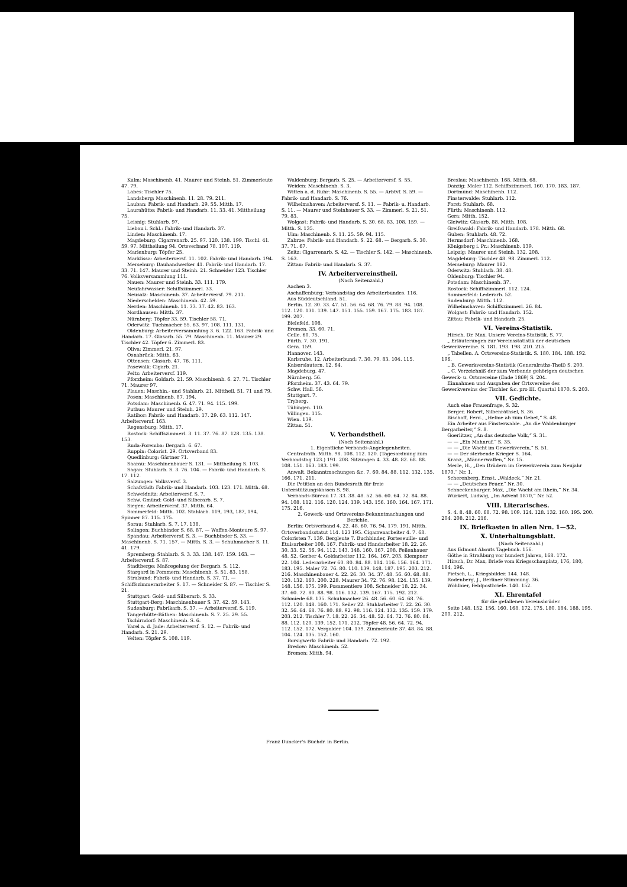Kulm: Maschinenb. 41. Maurer und Steinh. 51. Zimmerleute 47. 79.
Labes: Tischler 75.
Landsberg: Maschinenb. 11. 28. 79. 211.
Lauban: Fabrik- und Handarb. 29. 55. Mitth. 17.
Laurahütte: Fabrik- und Handarb. 11. 33. 41. Mittheilung 75.
Leisnig: Stuhlarb. 97.
Liebau i. Schl.: Fabrik- und Handarb. 37.
Linden: Maschinenb. 17.
Magdeburg: Cigarrenarb. 25. 97. 120. 138. 199. Tischl. 41. 59. 97. Mittheilung 94. Ortsverband 78. 107. 119.
Marienburg: Töpfer 25.
Marklissa: Arbeiterversf. 11. 102. Fabrik- und Handarb. 194.
Merseburg: Bauhandwerker 41. Fabrik- und Handarb. 17. 33. 71. 147. Maurer und Steinh. 21. Schneider 123. Tischler 76. Volksversammlung 111.
Nauen: Maurer und Steinh. 33. 111. 179.
Neufahrwasser: Schiffszimmerl. 33.
Neusalz: Maschinenb. 37. Arbeiterversf. 79. 211.
Niederschelden: Maschinenb. 42. 59.
Nerden: Maschinenb. 11. 33. 37. 42. 83. 163.
Nordhausen: Mitth. 37.
Nürnberg: Töpfer 33. 59. Tischler 58. 71.
Oderwitz: Tuchmacher 55. 63. 97. 108. 111. 131.
Oldenburg: Arbeiterversammlung 3. 6. 122. 163. Fabrik- und Handarb. 17. Glasarb. 55. 79. Maschinenb. 11. Maurer 29. Tischler 42. Töpfer 6. Zimmerl. 83.
Oliva: Zimmerl. 21. 97.
Osnabrück: Mitth. 63.
Ottensen: Glasarb. 47. 76. 111.
Pasewalk: Cigarb. 21.
Peitz: Arbeiterversf. 119.
Pforzheim: Goldarb. 21. 59. Maschinenb. 6. 27. 71. Tischler 71. Maurer 97.
Plauen: Maschin.- und Stahlarb. 21. Mittheil. 51. 71 und 79.
Posen: Maschinenb. 87. 194.
Potsdam: Maschinenb. 6. 47. 71. 94. 115. 199.
Putbus: Maurer und Steinh. 29.
Ratibor: Fabrik- und Handarb. 17. 29. 63. 112. 147. Arbeiterversf. 163.
Regensburg: Mitth. 17.
Rostock: Schiffszimmerl. 3. 11. 37. 76. 87. 128. 135. 138. 153.
Ruda-Poremba: Bergarb. 6. 67.
Ruppin: Colorist. 29. Ortsverband 83.
Quedlinburg: Gärtner 71.
Saarau: Maschinenbauer S. 131. — Mittheilung S. 103.
Sagan: Stuhlarb. S. 3. 76. 104. — Fabrik- und Handarb. S. 17. 112.
Salzungen: Volksversf. 3.
Schafstädt: Fabrik- und Handarb. 103. 123. 171. Mitth. 68.
Schweidnitz: Arbeiterversf. S. 7.
Schw. Gmünd: Gold- und Silberarb. S. 7.
Siegen: Arbeiterversf. 37. Mitth. 64.
Sommerfeld: Mitth. 102. Stahlarb. 119, 193, 187, 194, Spinner 87. 115. 175.
Sorau: Stuhlarb. S. 7. 17. 138.
Solingen: Buchbinder S. 68. 87. — Waffen-Monteure S. 97.
Spandau: Arbeiterversf. S. 3. — Buchbinder S. 33. — Maschinenb. S. 71. 157. — Mitth. S. 3. — Schuhmacher S. 11. 41. 179.
Spremberg: Stahlarb. S. 3. 33. 138. 147. 159. 163. — Arbeiterversf. S. 87.
Stadtberge: Maßregelung der Bergarb. S. 112.
Stargard in Pommern: Maschinenb. S. 51. 83. 158.
Stralsund: Fabrik- und Handarb. S. 37. 71. — Schiffszimmerarbeiter S. 17. — Schneider S. 87. — Tischler S. 21.
Stuttgart: Gold- und Silberarb. S. 33.
Stuttgart-Berg: Maschinenbauer S. 37. 42. 59. 143.
Sudenburg: Fabrikarb. S. 37. — Arbeiterversf. S. 119.
Tangerhütte-Bäthen: Maschinenb. S. 7. 25. 29. 55.
Tschirndorf: Maschinenb. S. 6.
Varel a. d. Jade: Arbeiterversf. S. 12. — Fabrik- und Handarb. S. 21. 29.
Velten: Töpfer S. 108. 119.
Waldenburg: Bergarb. S. 25. — Arbeiterversf. S. 55.
Weiden: Maschinenb. S. 3.
Witten a. d. Ruhr: Maschinenb. S. 55. — Arbtvf. S. 59. — Fabrik- und Handarb. S. 76.
Wilhelmshaven: Arbeiterversf. S. 11. — Fabrik- u. Handarb. S. 11. — Maurer und Steinhauer S. 33. — Zimmerl. S. 21. 51. 79. 83.
Wolgast: Fabrik- und Handarb. S. 30. 68. 83. 108. 159. — Mitth. S. 135.
Ulm: Maschinenb. S. 11. 25. 59. 94. 115.
Zabrze: Fabrik- und Handarb. S. 22. 68. — Bergarb. S. 30. 37. 71. 67.
Zeitz: Cigarrenarb. S. 42. — Tischler S. 142. — Maschinenb. S. 163.
Zittau: Fabrik- und Handarb. S. 37.
IV. Arbeitervereinstheil.
(Nach Seitenzahl.)
Aachen 3.
Aschaffenburg: Verbandstag des Arbeiterbundes. 116.
Aus Süddeutschland. 51.
Berlin. 12. 30. 33. 47. 51. 56. 64. 68. 76. 79. 88. 94. 108. 112. 120. 131. 139. 147. 151. 155. 159. 167. 175. 183. 187. 199. 207.
Bielefeld. 108.
Bremen. 33. 60. 71.
Celle. 60. 75.
Fürth. 7. 30. 191.
Gera. 159.
Hannover. 143.
Karlsruhe. 12. Arbeiterbund: 7. 30. 79. 83. 104. 115.
Kaiserslautern. 12. 64.
Magdeburg. 47.
Nürnberg. 56.
Pforzheim. 37. 43. 64. 79.
Schw. Hall. 56.
Stuttgart. 7.
Tryberg.
Tübingen. 110.
Villingen. 115.
Wien. 139.
Zittau. 51.
V. Verbandstheil.
(Nach Seitenzahl.)
1. Eigentliche Verbands-Angelegenheiten.
Centralrath. Mitth. 98. 108. 112. 120. (Tagesordnung zum Verbandstag 123.) 191. 208. Sitzungen 4. 33. 48. 82. 68. 88. 108. 151. 163. 183. 199.
Anwalt. Bekanntmachungen &c. 7. 60. 84. 88. 112. 132. 135. 166. 171. 211.
Die Petition an den Bundesrath für freie Unterstützungskassen S. 98.
Verbands-Büreau 17. 33. 38. 48. 52. 56. 60. 64. 72. 84. 88. 94. 108. 112. 116. 120. 124. 139. 143. 156. 160. 164. 167. 171. 175. 216.
2. Gewerk- und Ortsvereins-Bekanntmachungen und Berichte.
Berlin: Ortsverband 4. 22. 48. 60. 76. 94. 179. 191. Mitth. Ortsverbandsstatut 114. 123 195. Cigarrenarbeiter 4. 7. 68. Coloristen 7. 139. Bergleute 7. Buchbinder, Porteseuille- und Etuisarbeiter 108. 167. Fabrik- und Handarbeiter 18. 22. 26. 30. 33. 52. 56. 94. 112. 143. 148. 160. 167. 208. Feilenhauer 48. 52. Gerber 4. Goldarbeiter 112. 164. 167. 203. Klempner 22. 104. Lederarbeiter 60. 80. 84. 88. 104. 116. 156. 164. 171. 183. 195. Maler 72. 76. 80. 110. 139. 148. 187. 195. 203. 212. 216. Maschinenbauer 4. 22. 26. 30. 34. 37. 48. 56. 60. 68. 88. 120. 132. 160. 200. 228. Maurer 34. 72. 76. 98. 124. 135. 139. 148. 156. 175. 199. Posamentiere 108. Schneider 18. 22. 34. 37. 60. 72. 80. 88. 98. 116. 132. 139. 167. 175. 192. 212. Schmiede 68. 135. Schuhmacher 26. 48. 56. 60. 64. 68. 76. 112. 120. 148. 160. 171. Seiler 22. Stuhlarbeiter 7. 22. 26. 30. 32. 56. 64. 68. 76. 80. 88. 92. 98. 116. 124. 132. 135. 159. 179. 203. 212. Tischler 7. 18. 22. 26. 34. 48. 52. 64. 72. 76. 80. 84. 88. 112. 120. 139. 152. 171. 212. Töpfer 48. 56. 64. 72. 94. 112. 152. 172. Vergolder 104. 139. Zimmerleute 37. 48. 84. 88. 104. 124. 135. 152. 160.
Borsigwerk: Fabrik- und Handarb. 72. 192.
Bredow: Maschinenb. 52.
Bremen: Mitth. 94.
Breslau: Maschinenb. 168. Mitth. 68.
Danzig: Maler 112. Schiffszimmerl. 160. 170. 183. 187.
Dortmund: Maschinenb. 112.
Finsterwalde: Stuhlarb. 112.
Forst: Stuhlarb. 68.
Fürth: Maschinenb. 112.
Gera: Mitth. 152.
Gleiwitz: Glasarb. 88. Mitth. 108.
Greifswald: Fabrik- und Handarb. 178. Mitth. 68.
Guben: Stuhlarb. 48. 72.
Hermsdorf: Maschinenb. 168.
Königsberg i. Pr.: Maschinenb. 139.
Leipzig: Maurer und Steinh. 132. 208.
Magdeburg: Tischler 48. 98. Zimmerl. 112.
Merseburg: Maurer 182.
Oderwitz: Stuhlarb. 38. 48.
Oldenburg: Tischler 94.
Potsdam: Maschinenb. 37.
Rostock: Schiffszimmerl. 112. 124.
Sommerfeld: Lederarb. 52.
Sudenburg: Mitth. 112.
Wilhelmshaven: Schiffszimmerl. 26. 84.
Wolgast: Fabrik- und Handarb. 152.
Zittau: Fabrik- und Handarb. 25.
VI. Vereins-Statistik.
Hirsch, Dr. Max. Unsere Vereins-Statistik. S. 77.
„ Erläuterungen zur Vereinsstatistik der deutschen Gewerkvereine. S. 181. 193. 198. 210. 215.
„ Tabellen. A. Ortsvereins-Statistik. S. 180. 184. 188. 192. 196.
„ B. Gewerkvereins-Statistik (Generalraths-Theil) S. 200.
„ C. Verzeichniß der zum Verbande gehörigen deutschen Gewerk- u. Ortsvereine (Ende 1869) S. 204.
Einnahmen und Ausgaben der Ortsvereine des Gewerkvereins der Tischler &c. pro III. Quartal 1870. S. 203.
VII. Gedichte.
Auch eine Frauenfrage, S. 32.
Berger, Robert, Silbenräthsel, S. 36.
Bischoff, Ferd., „Helme ab zum Gebet,“ S. 48.
Ein Arbeiter aus Finsterwalde. „An die Waldenburger Bergarbeiter,“ S. 8.
Goerlitzer, „An das deutsche Volk,“ S. 31.
— — „Ein Mahnruf,“ S. 35.
— — „Die Wacht im Gewerkverein,“ S. 51.
— — Der sterbende Krieger S. 164.
Kranz, „Männerwaffen,“ Nr. 15.
Merle, H., „Den Brüdern im Gewerkverein zum Neujahr 1870,“ Nr. 1.
Scherenberg, Ernst, „Waldeck,“ Nr. 21.
— — „Deutsches Feuer,“ Nr. 30.
Schneckenburger, Max, „Die Wacht am Rhein,“ Nr. 34.
Würkert, Ludwig, „Im Advent 1870,“ Nr. 52.
VIII. Literarisches.
S. 4. 8. 48. 60. 68. 72. 98. 109. 124. 128. 132. 160. 195. 200. 204. 208. 212. 216.
IX. Briefkasten in allen Nrn. 1—52.
X. Unterhaltungsblatt.
(Nach Seitenzahl.)
Aus Edmont Abouts Tagebuch. 156.
Göthe in Straßburg vor hundert Jahren, 168. 172.
Hirsch, Dr. Max, Briefe vom Kriegsschauplatz, 176, 180, 184, 196.
Pietsch, L., Kriegsbilder. 144. 148.
Rodenberg, J., Berliner Stimmung. 36.
Wöhlbier, Feldpostbriefe. 140. 152.
XI. Ehrentafel
für die gefallenen Vereinsbrüder.
Seite 148. 152. 156. 160. 168. 172. 175. 180. 184. 188. 195. 200. 212.
Franz Duncker's Buchdr. in Berlin.